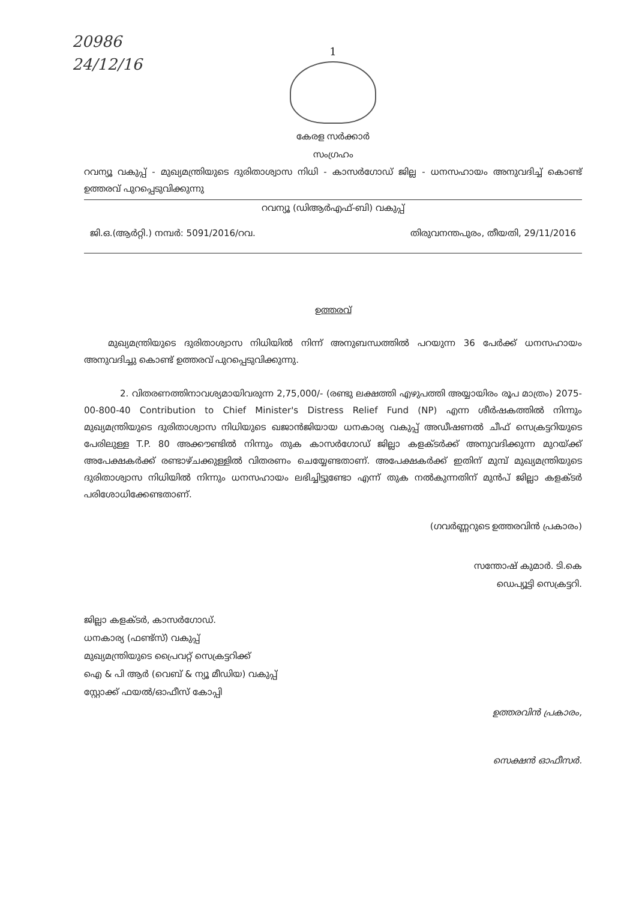20986
24/12/16
1
കേരള സർക്കാർ
സംഗ്രഹം
റവന്യൂ വകുപ്പ് - മുഖ്യമന്ത്രിയുടെ ദുരിതാശ്വാസ നിധി - കാസർഗോഡ് ജില്ല - ധനസഹായം അനുവദിച്ച് കൊണ്ട് ഉത്തരവ് പുറപ്പെടുവിക്കുന്നു
റവന്യൂ (ഡിആർഎഫ്-ബി) വകുപ്പ്
ജി.ഒ.(ആർറ്റി.) നമ്പർ: 5091/2016/റവ. തിരുവനന്തപുരം, തീയതി, 29/11/2016
ഉത്തരവ്
മുഖ്യമന്ത്രിയുടെ ദുരിതാശ്വാസ നിധിയിൽ നിന്ന് അനുബന്ധത്തിൽ പറയുന്ന 36 പേർക്ക് ധനസഹായം അനുവദിച്ചു കൊണ്ട് ഉത്തരവ് പുറപ്പെടുവിക്കുന്നു.
2. വിതരണത്തിനാവശ്യമായിവരുന്ന 2,75,000/- (രണ്ടു ലക്ഷത്തി എഴുപത്തി അയ്യായിരം രൂപ മാത്രം) 2075-00-800-40 Contribution to Chief Minister's Distress Relief Fund (NP) എന്ന ശീർഷകത്തിൽ നിന്നും മുഖ്യമന്ത്രിയുടെ ദുരിതാശ്വാസ നിധിയുടെ ഖജാൻജിയായ ധനകാര്യ വകുപ്പ് അഡീഷണൽ ചീഫ് സെക്രട്ടറിയുടെ പേരിലുള്ള T.P. 80 അക്കൗണ്ടിൽ നിന്നും തുക കാസർഗോഡ് ജില്ലാ കളക്ടർക്ക് അനുവദിക്കുന്ന മുറയ്ക്ക് അപേക്ഷകർക്ക് രണ്ടാഴ്ചക്കുള്ളിൽ വിതരണം ചെയ്യേണ്ടതാണ്. അപേക്ഷകർക്ക് ഇതിന് മുമ്പ് മുഖ്യമന്ത്രിയുടെ ദുരിതാശ്വാസ നിധിയിൽ നിന്നും ധനസഹായം ലഭിച്ചിട്ടുണ്ടോ എന്ന് തുക നൽകുന്നതിന് മുൻപ് ജില്ലാ കളക്ടർ പരിശോധിക്കേണ്ടതാണ്.
(ഗവർണ്ണറുടെ ഉത്തരവിൻ പ്രകാരം)
സന്തോഷ് കുമാർ. ടി.കെ
ഡെപ്യൂട്ടി സെക്രട്ടറി.
ജില്ലാ കളക്ടർ, കാസർഗോഡ്.
ധനകാര്യ (ഫണ്ട്സ്) വകുപ്പ്
മുഖ്യമന്ത്രിയുടെ പ്രൈവറ്റ് സെക്രട്ടറിക്ക്
ഐ & പി ആർ (വെബ് & ന്യൂ മീഡിയ) വകുപ്പ്
സ്റ്റോക്ക് ഫയൽ/ഓഫീസ് കോപ്പി
ഉത്തരവിൻ പ്രകാരം,
സെക്ഷൻ ഓഫീസർ.